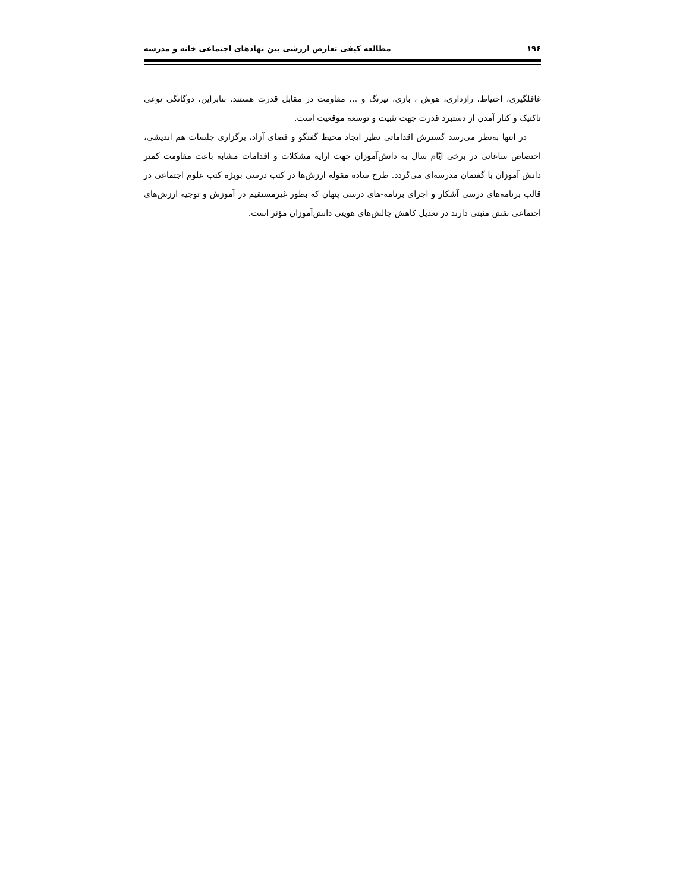۱۹۶ مطالعه کیفی تعارض ارزشی بین نهادهای اجتماعی خانه و مدرسه
غافلگیری، احتیاط، رازداری، هوش ، بازی، نیرنگ و … مقاومت در مقابل قدرت هستند. بنابراین، دوگانگی نوعی تاکتیک و کنار آمدن از دستبرد قدرت جهت تثبیت و توسعه موقعیت است.
در انتها به‌نظر می‌رسد گسترش اقداماتی نظیر ایجاد محیط گفتگو و فضای آزاد، برگزاری جلسات هم اندیشی، اختصاص ساعاتی در برخی ایّام سال به دانش‌آموزان جهت ارایه مشکلات و اقدامات مشابه باعث مقاومت کمتر دانش آموزان با گفتمان مدرسه‌ای می‌گردد. طرح ساده مقوله ارزش‌ها در کتب درسی بویژه کتب علوم اجتماعی در قالب برنامه‌های درسی آشکار و اجرای برنامه-های درسی پنهان که بطور غیرمستقیم در آموزش و توجیه ارزش‌های اجتماعی نقش مثبتی دارند در تعدیل کاهش چالش‌های هویتی دانش‌آموزان مؤثر است.